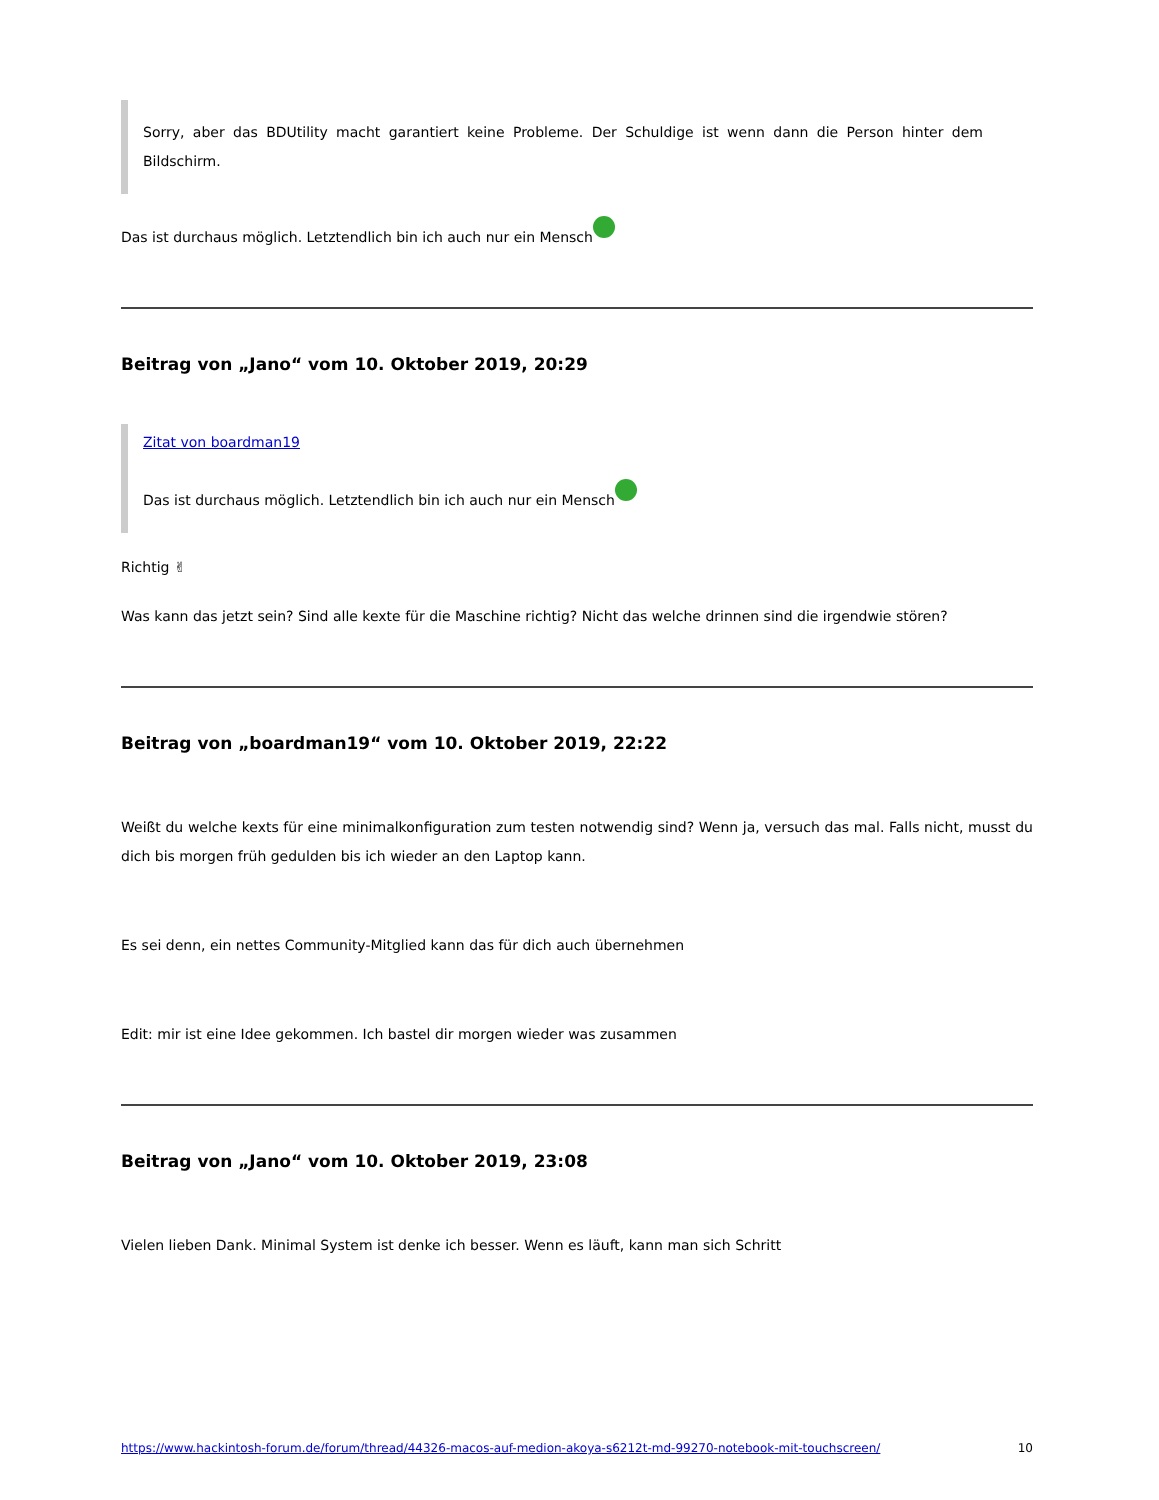Sorry, aber das BDUtility macht garantiert keine Probleme. Der Schuldige ist wenn dann die Person hinter dem Bildschirm.
Das ist durchaus möglich. Letztendlich bin ich auch nur ein Mensch
Beitrag von „Jano“ vom 10. Oktober 2019, 20:29
Zitat von boardman19
Das ist durchaus möglich. Letztendlich bin ich auch nur ein Mensch
Richtig ✌
Was kann das jetzt sein? Sind alle kexte für die Maschine richtig? Nicht das welche drinnen sind die irgendwie stören?
Beitrag von „boardman19“ vom 10. Oktober 2019, 22:22
Weißt du welche kexts für eine minimalkonfiguration zum testen notwendig sind? Wenn ja, versuch das mal. Falls nicht, musst du dich bis morgen früh gedulden bis ich wieder an den Laptop kann.
Es sei denn, ein nettes Community-Mitglied kann das für dich auch übernehmen
Edit: mir ist eine Idee gekommen. Ich bastel dir morgen wieder was zusammen
Beitrag von „Jano“ vom 10. Oktober 2019, 23:08
Vielen lieben Dank. Minimal System ist denke ich besser. Wenn es läuft, kann man sich Schritt
https://www.hackintosh-forum.de/forum/thread/44326-macos-auf-medion-akoya-s6212t-md-99270-notebook-mit-touchscreen/ 10